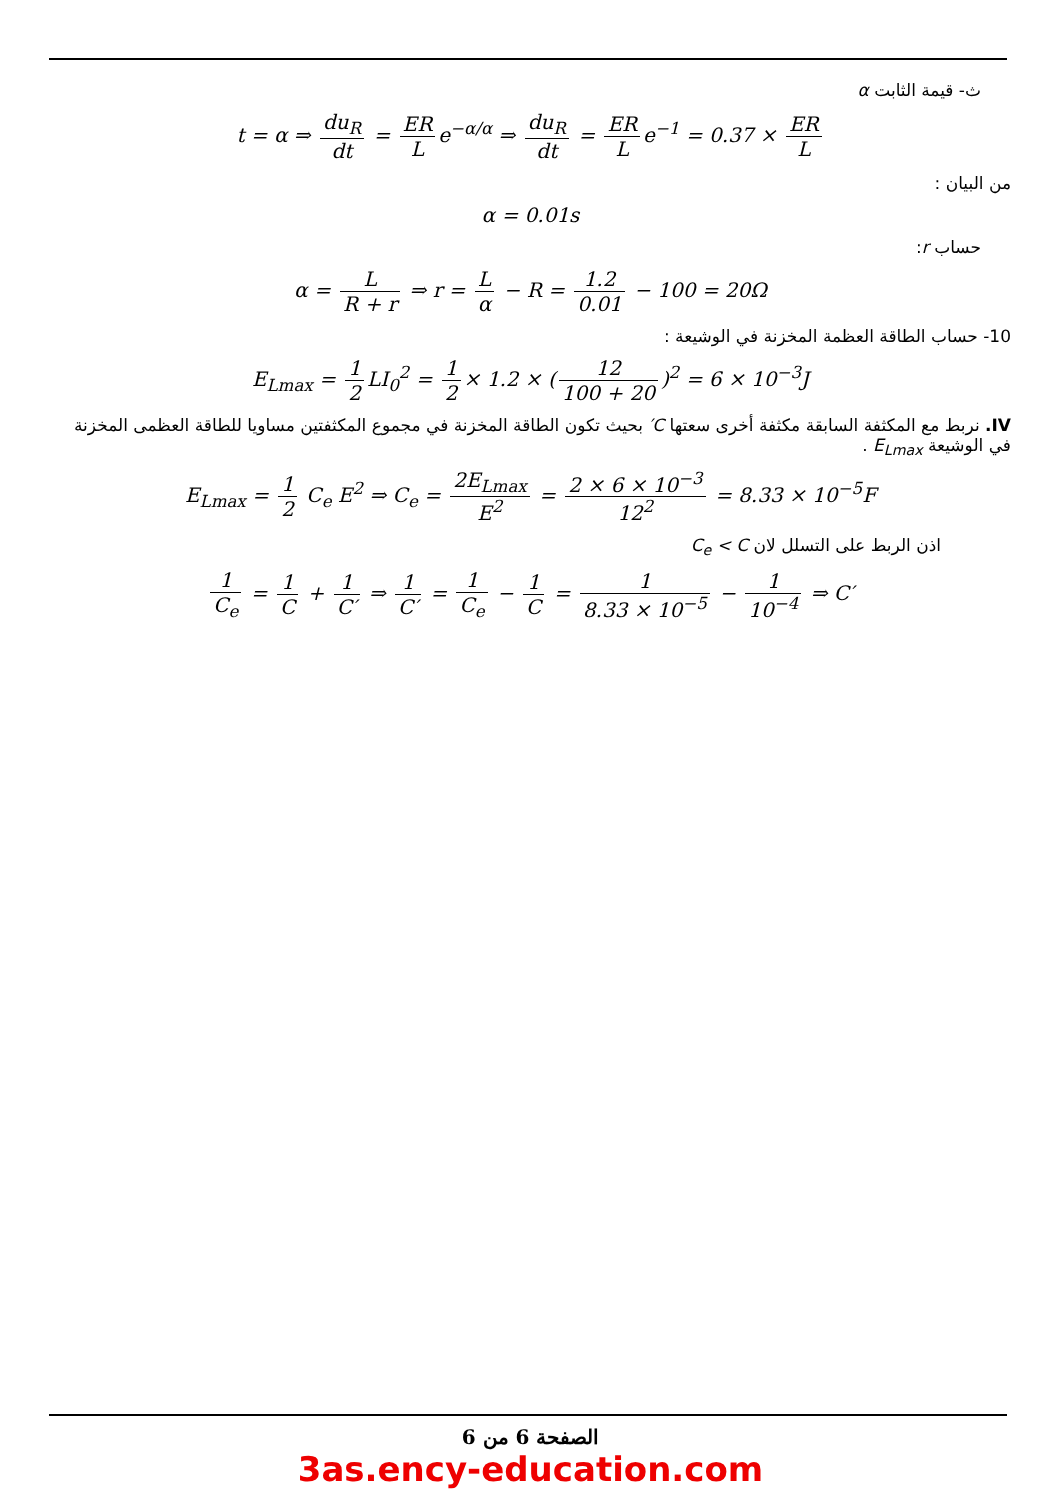ث- قيمة الثابت α
t = α ⇒ du<sub>R</sub> dt = ER L e<sup>−α/α</sup> ⇒ du<sub>R</sub> dt = ER L e<sup>−1</sup> = 0.37 × ER L
من البيان :
α = 0.01s
حساب r:
α = L R + r ⇒ r = L α − R = 1.2 0.01 − 100 = 20Ω
10- حساب الطاقة العظمة المخزنة في الوشيعة :
E<sub>Lmax</sub> = 1 2 LI<sub>0</sub><sup>2</sup> = 1 2 × 1.2 × (12 100 + 20)<sup>2</sup> = 6 × 10<sup>−3</sup>J
IV. نربط مع المكثفة السابقة مكثفة أخرى سعتها C′ بحيث تكون الطاقة المخزنة في مجموع المكثفتين مساويا للطاقة العظمى المخزنة في الوشيعة E<sub>Lmax</sub> .
E<sub>Lmax</sub> = 1 2 C<sub>e</sub> E<sup>2</sup> ⇒ C<sub>e</sub> = 2E<sub>Lmax</sub> E<sup>2</sup> = 2 × 6 × 10<sup>−3</sup> 12<sup>2</sup> = 8.33 × 10<sup>−5</sup>F
اذن الربط على التسلل لان C<sub>e</sub> < C
1 C<sub>e</sub> = 1 C + 1 C′ ⇒ 1 C′ = 1 C<sub>e</sub> − 1 C = 1 8.33 × 10<sup>−5</sup> − 1 10<sup>−4</sup> ⇒ C′
الصفحة 6 من 6
3as.ency-education.com